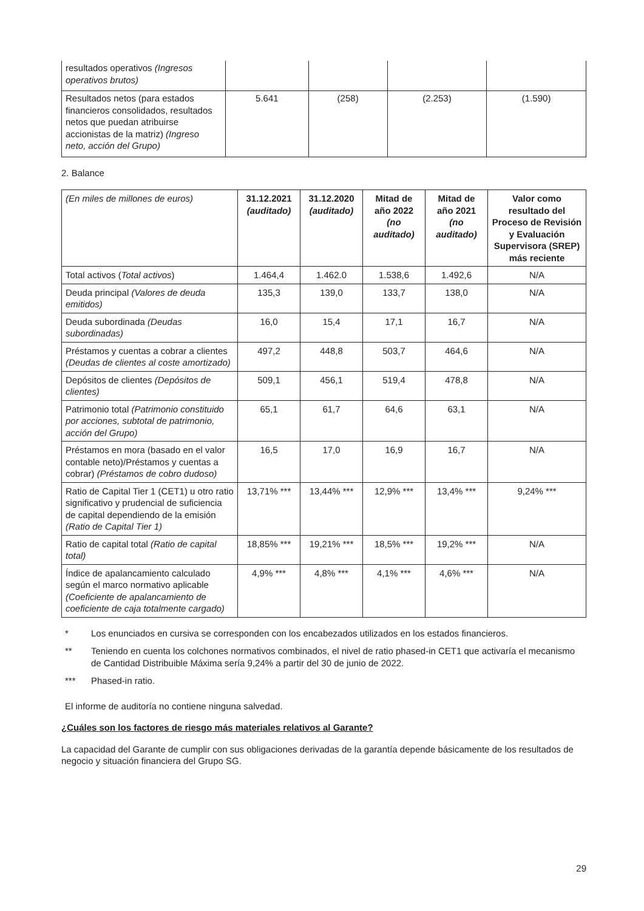| resultados operativos (Ingresos operativos brutos) | | | | |
| Resultados netos (para estados financieros consolidados, resultados netos que puedan atribuirse accionistas de la matriz) (Ingreso neto, acción del Grupo) | 5.641 | (258) | (2.253) | (1.590) |
2. Balance
| (En miles de millones de euros) | 31.12.2021 (auditado) | 31.12.2020 (auditado) | Mitad de año 2022 (no auditado) | Mitad de año 2021 (no auditado) | Valor como resultado del Proceso de Revisión y Evaluación Supervisora (SREP) más reciente |
| Total activos ( Total activos ) | 1.464,4 | 1.462.0 | 1.538,6 | 1.492,6 | N/A |
| Deuda principal (Valores de deuda emitidos) | 135,3 | 139,0 | 133,7 | 138,0 | N/A |
| Deuda subordinada (Deudas subordinadas) | 16,0 | 15,4 | 17,1 | 16,7 | N/A |
| Préstamos y cuentas a cobrar a clientes (Deudas de clientes al coste amortizado) | 497,2 | 448,8 | 503,7 | 464,6 | N/A |
| Depósitos de clientes (Depósitos de clientes) | 509,1 | 456,1 | 519,4 | 478,8 | N/A |
| Patrimonio total (Patrimonio constituido por acciones, subtotal de patrimonio, acción del Grupo) | 65,1 | 61,7 | 64,6 | 63,1 | N/A |
| Préstamos en mora (basado en el valor contable neto)/Préstamos y cuentas a cobrar) (Préstamos de cobro dudoso) | 16,5 | 17,0 | 16,9 | 16,7 | N/A |
| Ratio de Capital Tier 1 (CET1) u otro ratio significativo y prudencial de suficiencia de capital dependiendo de la emisión (Ratio de Capital Tier 1) | 13,71% *** | 13,44% *** | 12,9% *** | 13,4% *** | 9,24% *** |
| Ratio de capital total (Ratio de capital total) | 18,85% *** | 19,21% *** | 18,5% *** | 19,2% *** | N/A |
| Índice de apalancamiento calculado según el marco normativo aplicable (Coeficiente de apalancamiento de coeficiente de caja totalmente cargado) | 4,9% *** | 4,8% *** | 4,1% *** | 4,6% *** | N/A |
* Los enunciados en cursiva se corresponden con los encabezados utilizados en los estados financieros.
** Teniendo en cuenta los colchones normativos combinados, el nivel de ratio phased-in CET1 que activaría el mecanismo de Cantidad Distribuible Máxima sería 9,24% a partir del 30 de junio de 2022.
*** Phased-in ratio.
El informe de auditoría no contiene ninguna salvedad.
¿Cuáles son los factores de riesgo más materiales relativos al Garante?
La capacidad del Garante de cumplir con sus obligaciones derivadas de la garantía depende básicamente de los resultados de negocio y situación financiera del Grupo SG.
29